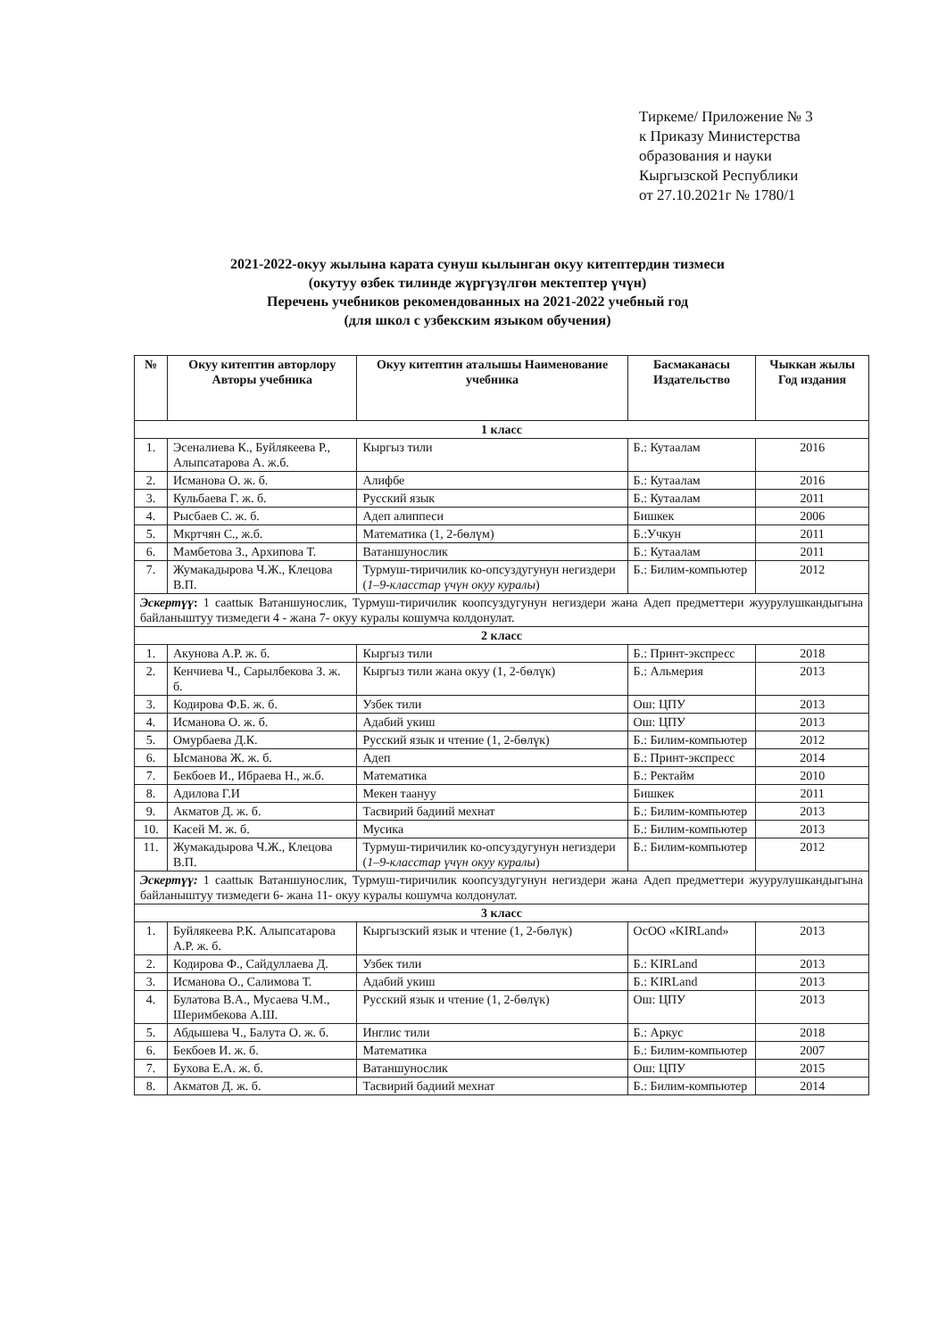Тиркеме/ Приложение № 3
к Приказу Министерства
образования и науки
Кыргызской Республики
от 27.10.2021г № 1780/1
2021-2022-окуу жылына карата сунуш кылынган окуу китептердин тизмеси
(окутуу өзбек тилинде жүргүзүлгөн мектептер үчүн)
Перечень учебников рекомендованных на 2021-2022 учебный год
(для школ с узбекским языком обучения)
| № | Окуу китептин авторлору Авторы учебника | Окуу китептин аталышы Наименование учебника | Басмаканасы Издательство | Чыккан жылы Год издания |
| --- | --- | --- | --- | --- |
| 1 класс | | | | |
| 1. | Эсеналиева К., Буйлякеева Р., Алыпсатарова А. ж.б. | Кыргыз тили | Б.: Кутаалам | 2016 |
| 2. | Исманова О. ж. б. | Алифбе | Б.: Кутаалам | 2016 |
| 3. | Кульбаева Г. ж. б. | Русский язык | Б.: Кутаалам | 2011 |
| 4. | Рысбаев С. ж. б. | Адеп алиппеси | Бишкек | 2006 |
| 5. | Мкртчян С., ж.б. | Математика (1, 2-бөлүм) | Б.:Учкун | 2011 |
| 6. | Мамбетова З., Архипова Т. | Ватаншунослик | Б.: Кутаалам | 2011 |
| 7. | Жумакадырова Ч.Ж., Клецова В.П. | Турмуш-тиричилик ко-опсуздугунун негиздери ( 1–9-класстар үчүн окуу куралы ) | Б.: Билим-компьютер | 2012 |
| Эскертүү : 1 саattык Ватаншунослик, Турмуш-тиричилик коопсуздугунун негиздери жана Адеп предметтери жуурулушкандыгына байланыштуу тизмедеги 4 - жана 7- окуу куралы кошумча колдонулат. | | | | |
| 2 класс | | | | |
| 1. | Акунова А.Р. ж. б. | Кыргыз тили | Б.: Принт-экспресс | 2018 |
| 2. | Кенчиева Ч., Сарылбекова З. ж. б. | Кыргыз тили жана окуу (1, 2-бөлүк) | Б.: Альмерия | 2013 |
| 3. | Кодирова Ф.Б. ж. б. | Узбек тили | Ош: ЦПУ | 2013 |
| 4. | Исманова О. ж. б. | Адабий укиш | Ош: ЦПУ | 2013 |
| 5. | Омурбаева Д.К. | Русский язык и чтение (1, 2-бөлүк) | Б.: Билим-компьютер | 2012 |
| 6. | Ысманова Ж. ж. б. | Адеп | Б.: Принт-экспресс | 2014 |
| 7. | Бекбоев И., Ибраева Н., ж.б. | Математика | Б.: Ректайм | 2010 |
| 8. | Адилова Г.И | Мекен таануу | Бишкек | 2011 |
| 9. | Акматов Д. ж. б. | Тасвирий бадиий мехнат | Б.: Билим-компьютер | 2013 |
| 10. | Касей М. ж. б. | Мусика | Б.: Билим-компьютер | 2013 |
| 11. | Жумакадырова Ч.Ж., Клецова В.П. | Турмуш-тиричилик ко-опсуздугунун негиздери ( 1–9-класстар үчүн окуу куралы ) | Б.: Билим-компьютер | 2012 |
| Эскертүү: 1 саattык Ватаншунослик, Турмуш-тиричилик коопсуздугунун негиздери жана Адеп предметтери жуурулушкандыгына байланыштуу тизмедеги 6- жана 11- окуу куралы кошумча колдонулат. | | | | |
| 3 класс | | | | |
| 1. | Буйлякеева Р.К. Алыпсатарова А.Р. ж. б. | Кыргызский язык и чтение (1, 2-бөлүк) | ОсОО «KIRLand» | 2013 |
| 2. | Кодирова Ф., Сайдуллаева Д. | Узбек тили | Б.: KIRLand | 2013 |
| 3. | Исманова О., Салимова Т. | Адабий укиш | Б.: KIRLand | 2013 |
| 4. | Булатова В.А., Мусаева Ч.М., Шеримбекова А.Ш. | Русский язык и чтение (1, 2-бөлүк) | Ош: ЦПУ | 2013 |
| 5. | Абдышева Ч., Балута О. ж. б. | Инглис тили | Б.: Аркус | 2018 |
| 6. | Бекбоев И. ж. б. | Математика | Б.: Билим-компьютер | 2007 |
| 7. | Бухова Е.А. ж. б. | Ватаншунослик | Ош: ЦПУ | 2015 |
| 8. | Акматов Д. ж. б. | Тасвирий бадиий мехнат | Б.: Билим-компьютер | 2014 |